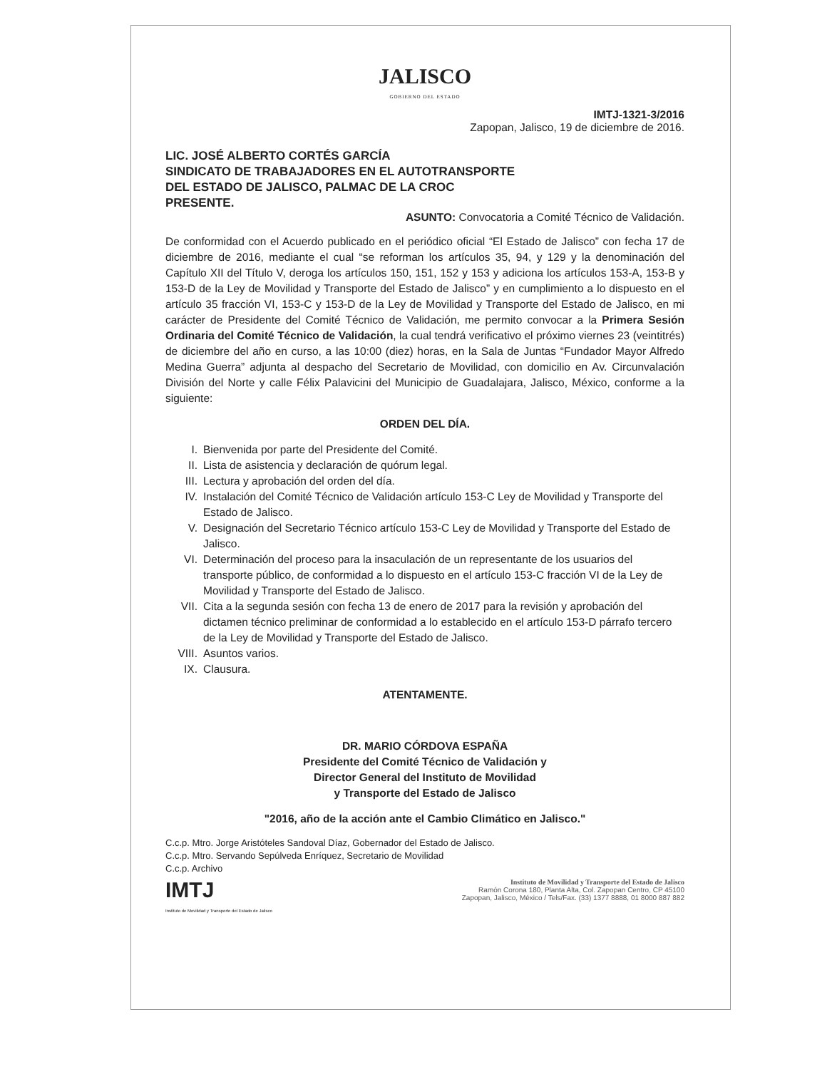JALISCO
GOBIERNO DEL ESTADO
IMTJ-1321-3/2016
Zapopan, Jalisco, 19 de diciembre de 2016.
LIC. JOSÉ ALBERTO CORTÉS GARCÍA
SINDICATO DE TRABAJADORES EN EL AUTOTRANSPORTE
DEL ESTADO DE JALISCO, PALMAC DE LA CROC
PRESENTE.
ASUNTO: Convocatoria a Comité Técnico de Validación.
De conformidad con el Acuerdo publicado en el periódico oficial “El Estado de Jalisco” con fecha 17 de diciembre de 2016, mediante el cual “se reforman los artículos 35, 94, y 129 y la denominación del Capítulo XII del Título V, deroga los artículos 150, 151, 152 y 153 y adiciona los artículos 153-A, 153-B y 153-D de la Ley de Movilidad y Transporte del Estado de Jalisco” y en cumplimiento a lo dispuesto en el artículo 35 fracción VI, 153-C y 153-D de la Ley de Movilidad y Transporte del Estado de Jalisco, en mi carácter de Presidente del Comité Técnico de Validación, me permito convocar a la Primera Sesión Ordinaria del Comité Técnico de Validación, la cual tendrá verificativo el próximo viernes 23 (veintitrés) de diciembre del año en curso, a las 10:00 (diez) horas, en la Sala de Juntas “Fundador Mayor Alfredo Medina Guerra” adjunta al despacho del Secretario de Movilidad, con domicilio en Av. Circunvalación División del Norte y calle Félix Palavicini del Municipio de Guadalajara, Jalisco, México, conforme a la siguiente:
ORDEN DEL DÍA.
I. Bienvenida por parte del Presidente del Comité.
II. Lista de asistencia y declaración de quórum legal.
III. Lectura y aprobación del orden del día.
IV. Instalación del Comité Técnico de Validación artículo 153-C Ley de Movilidad y Transporte del Estado de Jalisco.
V. Designación del Secretario Técnico artículo 153-C Ley de Movilidad y Transporte del Estado de Jalisco.
VI. Determinación del proceso para la insaculación de un representante de los usuarios del transporte público, de conformidad a lo dispuesto en el artículo 153-C fracción VI de la Ley de Movilidad y Transporte del Estado de Jalisco.
VII. Cita a la segunda sesión con fecha 13 de enero de 2017 para la revisión y aprobación del dictamen técnico preliminar de conformidad a lo establecido en el artículo 153-D párrafo tercero de la Ley de Movilidad y Transporte del Estado de Jalisco.
VIII. Asuntos varios.
IX. Clausura.
ATENTAMENTE.
DR. MARIO CÓRDOVA ESPAÑA
Presidente del Comité Técnico de Validación y
Director General del Instituto de Movilidad
y Transporte del Estado de Jalisco
"2016, año de la acción ante el Cambio Climático en Jalisco."
C.c.p. Mtro. Jorge Aristóteles Sandoval Díaz, Gobernador del Estado de Jalisco.
C.c.p. Mtro. Servando Sepúlveda Enríquez, Secretario de Movilidad
C.c.p. Archivo
IMTJ
Instituto de Movilidad y Transporte del Estado de Jalisco
Instituto de Movilidad y Transporte del Estado de Jalisco
Ramón Corona 180, Planta Alta, Col. Zapopan Centro, CP 45100
Zapopan, Jalisco, México / Tels/Fax. (33) 1377 8888, 01 8000 887 882